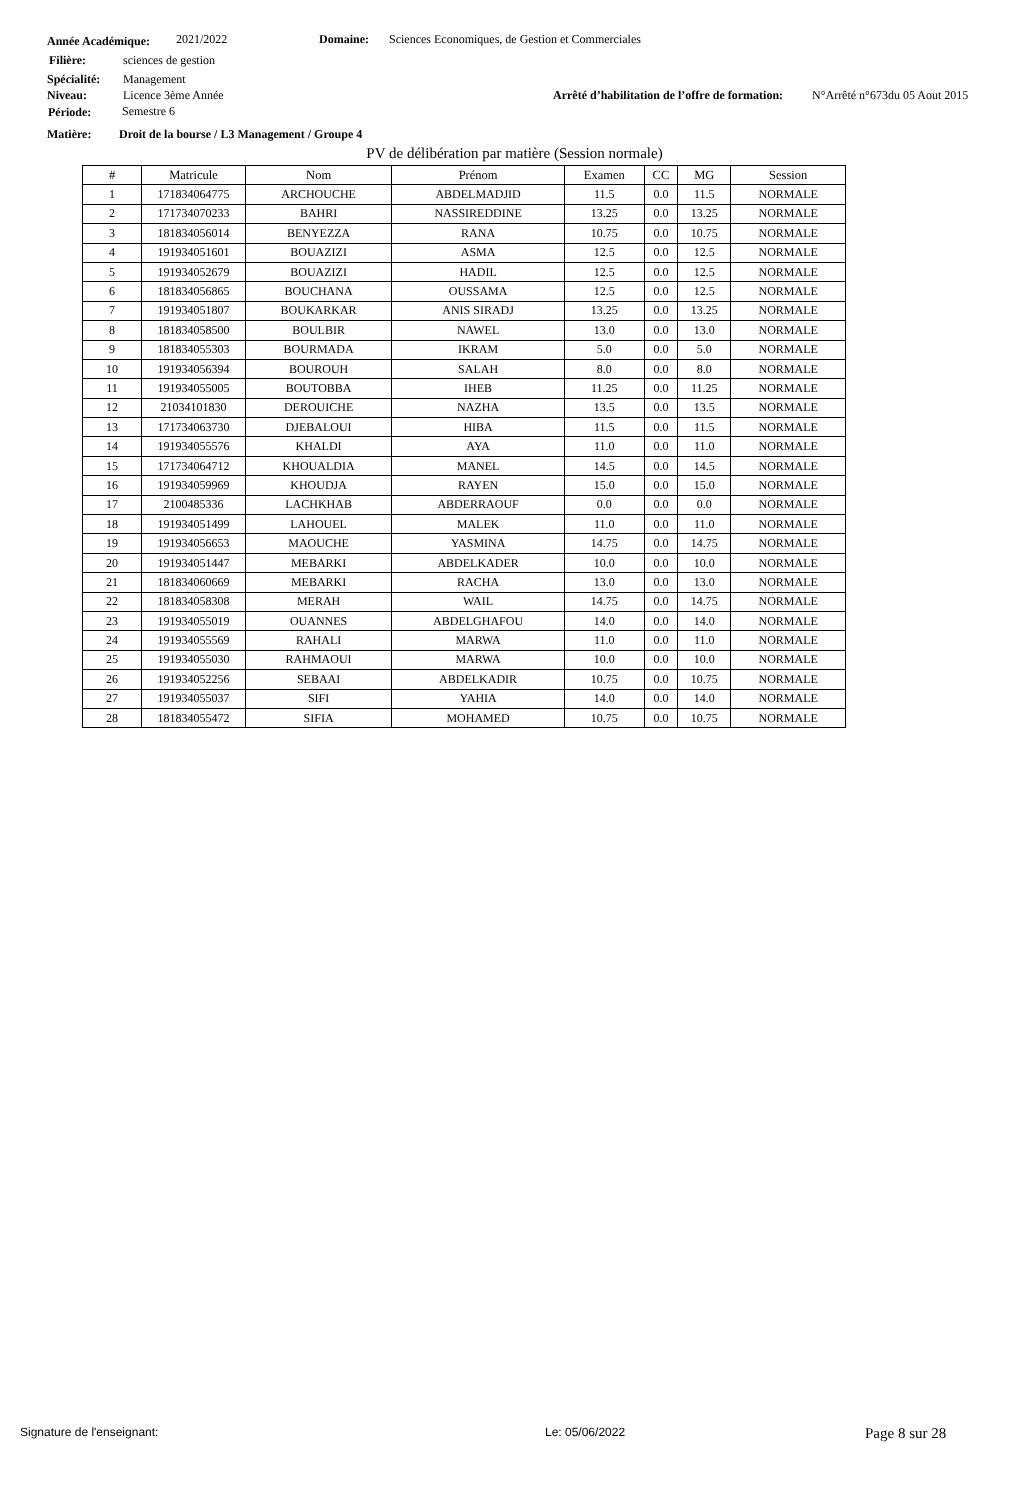Année Académique: 2021/2022 Domaine: Sciences Economiques, de Gestion et Commerciales
Filière: sciences de gestion
Spécialité: Management
Niveau: Licence 3ème Année Arrêté d’habilitation de l’offre de formation: N°Arrêté n°673du 05 Aout 2015
Période: Semestre 6
Matière: Droit de la bourse / L3 Management / Groupe 4
PV de délibération par matière (Session normale)
| # | Matricule | Nom | Prénom | Examen | CC | MG | Session |
| --- | --- | --- | --- | --- | --- | --- | --- |
| 1 | 171834064775 | ARCHOUCHE | ABDELMADJID | 11.5 | 0.0 | 11.5 | NORMALE |
| 2 | 171734070233 | BAHRI | NASSIREDDINE | 13.25 | 0.0 | 13.25 | NORMALE |
| 3 | 181834056014 | BENYEZZA | RANA | 10.75 | 0.0 | 10.75 | NORMALE |
| 4 | 191934051601 | BOUAZIZI | ASMA | 12.5 | 0.0 | 12.5 | NORMALE |
| 5 | 191934052679 | BOUAZIZI | HADIL | 12.5 | 0.0 | 12.5 | NORMALE |
| 6 | 181834056865 | BOUCHANA | OUSSAMA | 12.5 | 0.0 | 12.5 | NORMALE |
| 7 | 191934051807 | BOUKARKAR | ANIS SIRADJ | 13.25 | 0.0 | 13.25 | NORMALE |
| 8 | 181834058500 | BOULBIR | NAWEL | 13.0 | 0.0 | 13.0 | NORMALE |
| 9 | 181834055303 | BOURMADA | IKRAM | 5.0 | 0.0 | 5.0 | NORMALE |
| 10 | 191934056394 | BOUROUH | SALAH | 8.0 | 0.0 | 8.0 | NORMALE |
| 11 | 191934055005 | BOUTOBBA | IHEB | 11.25 | 0.0 | 11.25 | NORMALE |
| 12 | 21034101830 | DEROUICHE | NAZHA | 13.5 | 0.0 | 13.5 | NORMALE |
| 13 | 171734063730 | DJEBALOUI | HIBA | 11.5 | 0.0 | 11.5 | NORMALE |
| 14 | 191934055576 | KHALDI | AYA | 11.0 | 0.0 | 11.0 | NORMALE |
| 15 | 171734064712 | KHOUALDIA | MANEL | 14.5 | 0.0 | 14.5 | NORMALE |
| 16 | 191934059969 | KHOUDJA | RAYEN | 15.0 | 0.0 | 15.0 | NORMALE |
| 17 | 2100485336 | LACHKHAB | ABDERRAOUF | 0.0 | 0.0 | 0.0 | NORMALE |
| 18 | 191934051499 | LAHOUEL | MALEK | 11.0 | 0.0 | 11.0 | NORMALE |
| 19 | 191934056653 | MAOUCHE | YASMINA | 14.75 | 0.0 | 14.75 | NORMALE |
| 20 | 191934051447 | MEBARKI | ABDELKADER | 10.0 | 0.0 | 10.0 | NORMALE |
| 21 | 181834060669 | MEBARKI | RACHA | 13.0 | 0.0 | 13.0 | NORMALE |
| 22 | 181834058308 | MERAH | WAIL | 14.75 | 0.0 | 14.75 | NORMALE |
| 23 | 191934055019 | OUANNES | ABDELGHAFOU | 14.0 | 0.0 | 14.0 | NORMALE |
| 24 | 191934055569 | RAHALI | MARWA | 11.0 | 0.0 | 11.0 | NORMALE |
| 25 | 191934055030 | RAHMAOUI | MARWA | 10.0 | 0.0 | 10.0 | NORMALE |
| 26 | 191934052256 | SEBAAI | ABDELKADIR | 10.75 | 0.0 | 10.75 | NORMALE |
| 27 | 191934055037 | SIFI | YAHIA | 14.0 | 0.0 | 14.0 | NORMALE |
| 28 | 181834055472 | SIFIA | MOHAMED | 10.75 | 0.0 | 10.75 | NORMALE |
Signature de l'enseignant: Le: 05/06/2022 Page 8 sur 28